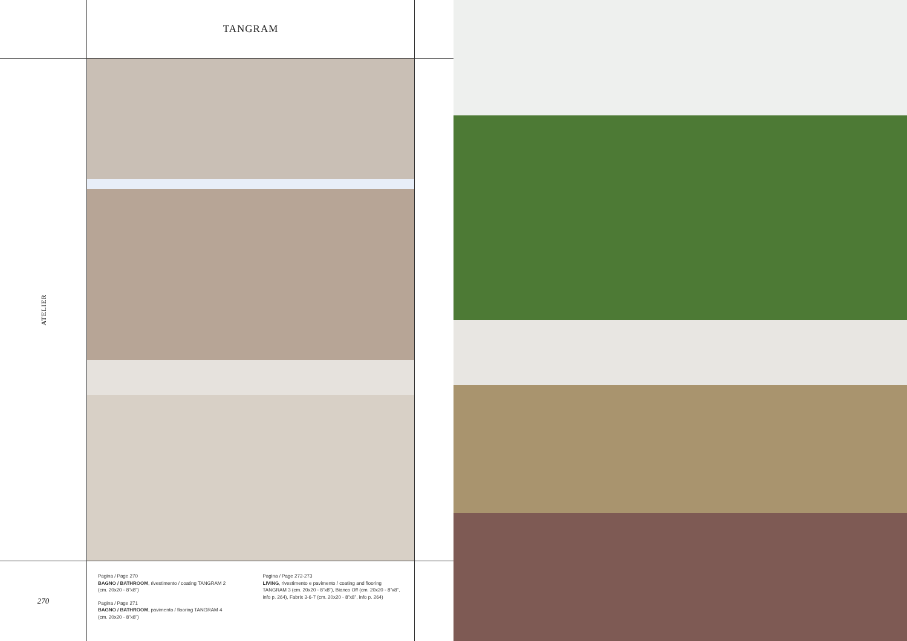TANGRAM
ATELIER
270
Pagina / Page 270
BAGNO / BATHROOM, rivestimento / coating TANGRAM 2
(cm. 20x20 - 8”x8”)
Pagina / Page 271
BAGNO / BATHROOM, pavimento / flooring TANGRAM 4
(cm. 20x20 - 8”x8”)
Pagina / Page 272-273
LIVING, rivestimento e pavimento / coating and flooring TANGRAM 3 (cm. 20x20 - 8”x8”), Bianco Off (cm. 20x20 - 8”x8”, info p. 264), Fabrix 3-6-7 (cm. 20x20 - 8”x8”, info p. 264)